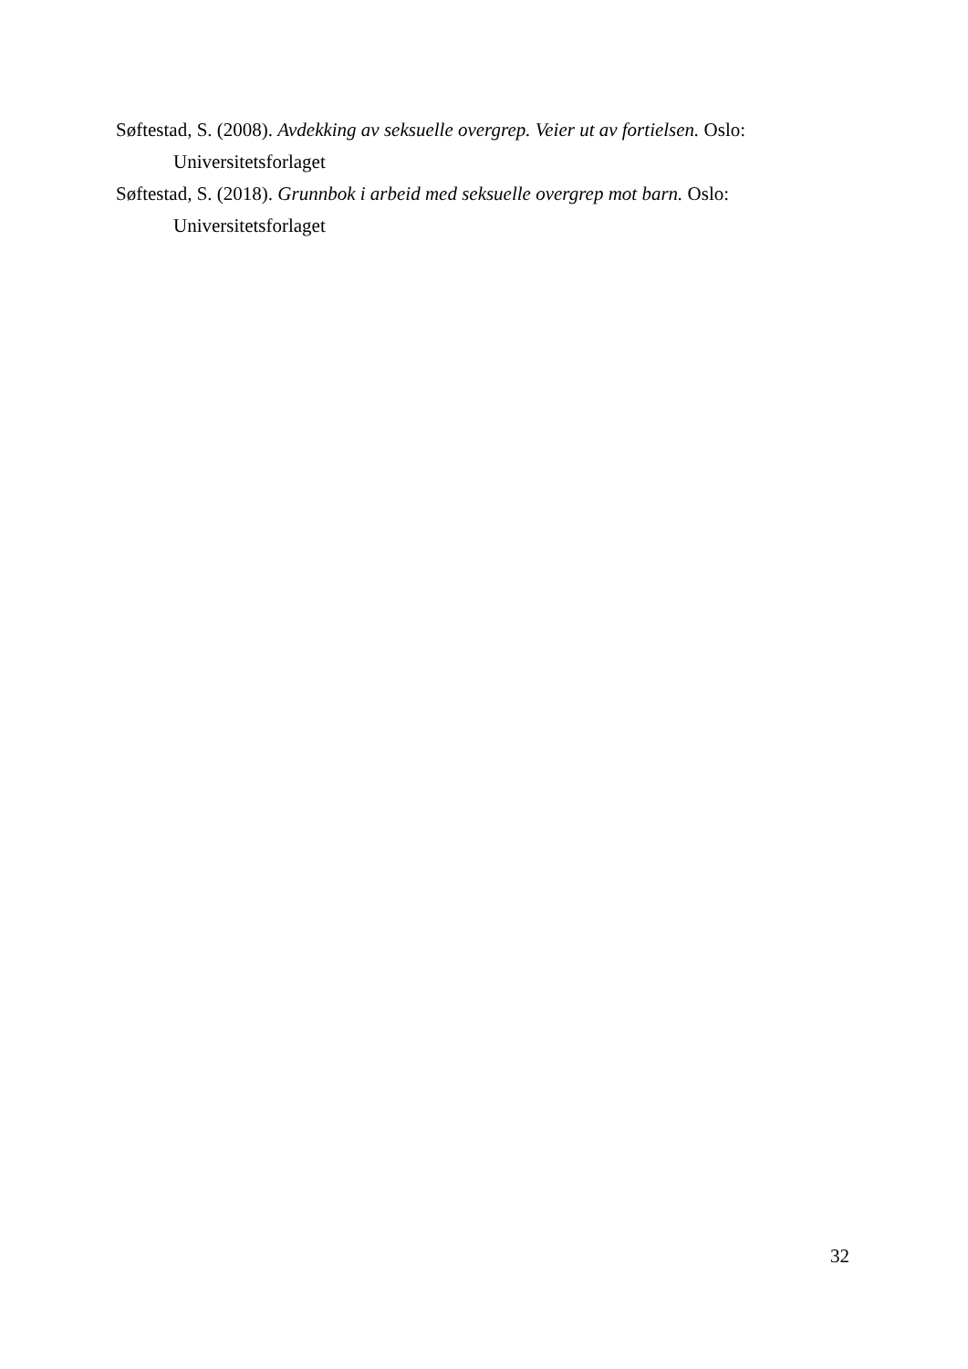Søftestad, S. (2008). Avdekking av seksuelle overgrep. Veier ut av fortielsen. Oslo: Universitetsforlaget
Søftestad, S. (2018). Grunnbok i arbeid med seksuelle overgrep mot barn. Oslo: Universitetsforlaget
32